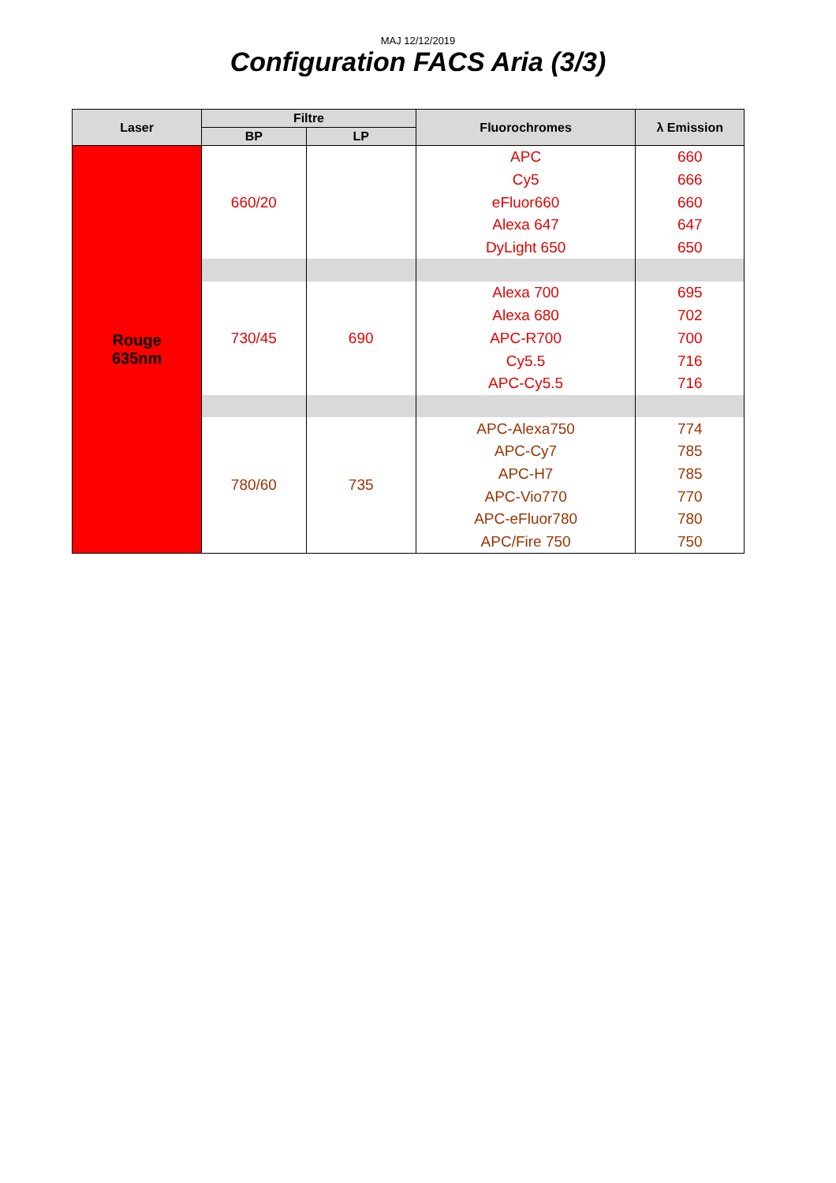MAJ 12/12/2019
Configuration FACS Aria (3/3)
| Laser | Filtre | | Fluorochromes | λ Emission |
| --- | --- | --- | --- | --- |
| | BP | LP | | |
| Rouge 635nm | 660/20 | | APC | 660 |
| | | | Cy5 | 666 |
| | | | eFluor660 | 660 |
| | | | Alexa 647 | 647 |
| | | | DyLight 650 | 650 |
| | 730/45 | 690 | Alexa 700 | 695 |
| | | | Alexa 680 | 702 |
| | | | APC-R700 | 700 |
| | | | Cy5.5 | 716 |
| | | | APC-Cy5.5 | 716 |
| | 780/60 | 735 | APC-Alexa750 | 774 |
| | | | APC-Cy7 | 785 |
| | | | APC-H7 | 785 |
| | | | APC-Vio770 | 770 |
| | | | APC-eFluor780 | 780 |
| | | | APC/Fire 750 | 750 |